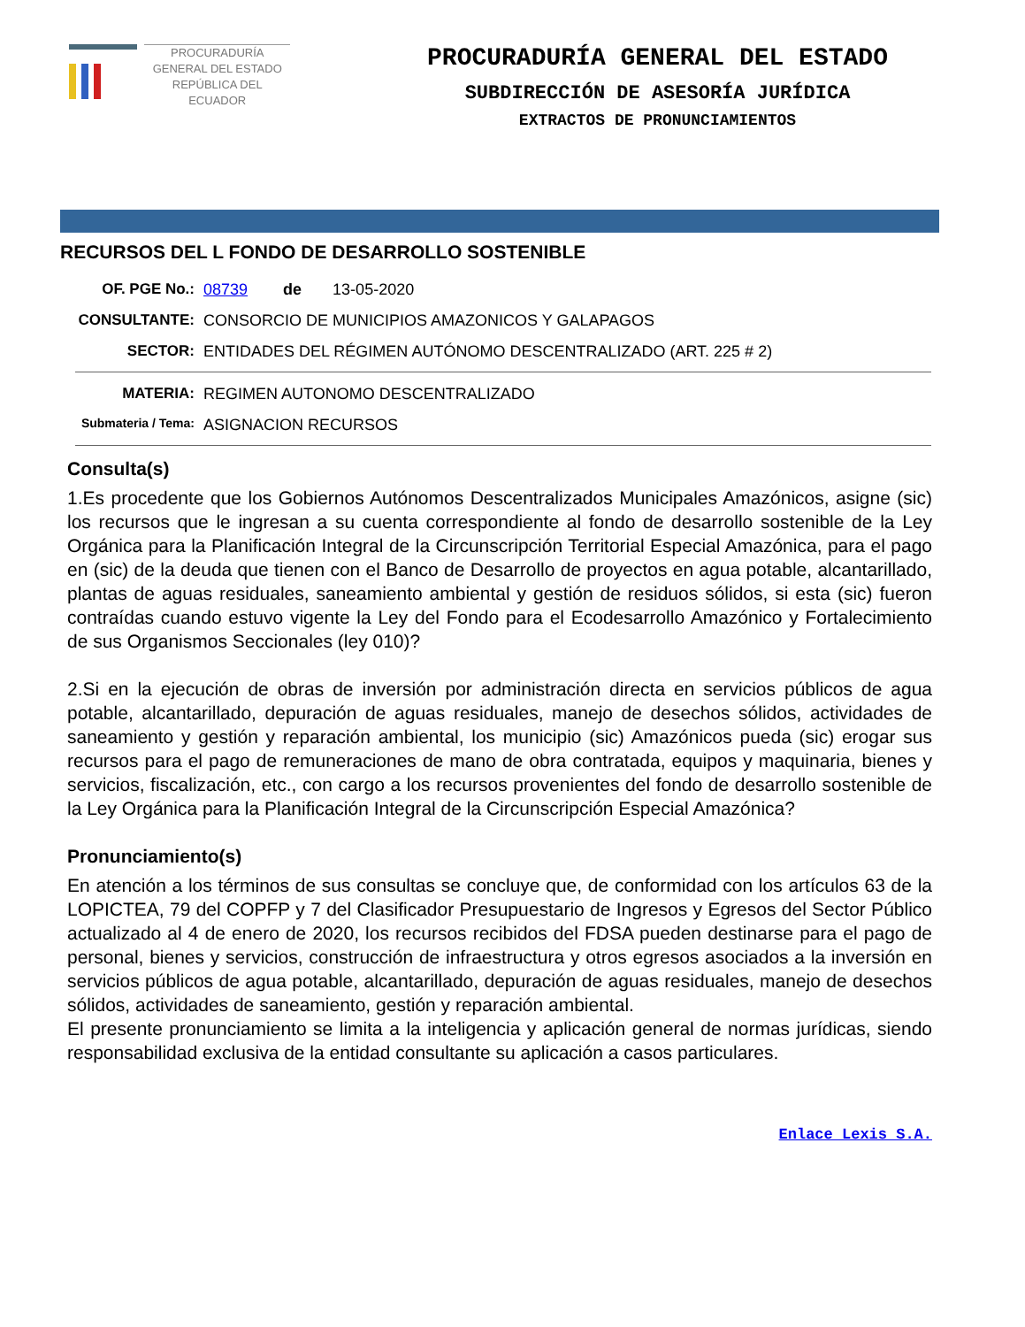PROCURADURÍA
GENERAL DEL ESTADO
REPÚBLICA DEL ECUADOR
PROCURADURÍA GENERAL DEL ESTADO
SUBDIRECCIÓN DE ASESORÍA JURÍDICA
EXTRACTOS DE PRONUNCIAMIENTOS
RECURSOS DEL L FONDO DE DESARROLLO SOSTENIBLE
OF. PGE No.: 08739 de 13-05-2020
CONSULTANTE: CONSORCIO DE MUNICIPIOS AMAZONICOS Y GALAPAGOS
SECTOR: ENTIDADES DEL RÉGIMEN AUTÓNOMO DESCENTRALIZADO (ART. 225 # 2)
MATERIA: REGIMEN AUTONOMO DESCENTRALIZADO
Submateria / Tema:
ASIGNACION RECURSOS
Consulta(s)
1.Es procedente que los Gobiernos Autónomos Descentralizados Municipales Amazónicos, asigne (sic) los recursos que le ingresan a su cuenta correspondiente al fondo de desarrollo sostenible de la Ley Orgánica para la Planificación Integral de la Circunscripción Territorial Especial Amazónica, para el pago en (sic) de la deuda que tienen con el Banco de Desarrollo de proyectos en agua potable, alcantarillado, plantas de aguas residuales, saneamiento ambiental y gestión de residuos sólidos, si esta (sic) fueron contraídas cuando estuvo vigente la Ley del Fondo para el Ecodesarrollo Amazónico y Fortalecimiento de sus Organismos Seccionales (ley 010)?
2.Si en la ejecución de obras de inversión por administración directa en servicios públicos de agua potable, alcantarillado, depuración de aguas residuales, manejo de desechos sólidos, actividades de saneamiento y gestión y reparación ambiental, los municipio (sic) Amazónicos pueda (sic) erogar sus recursos para el pago de remuneraciones de mano de obra contratada, equipos y maquinaria, bienes y servicios, fiscalización, etc., con cargo a los recursos provenientes del fondo de desarrollo sostenible de la Ley Orgánica para la Planificación Integral de la Circunscripción Especial Amazónica?
Pronunciamiento(s)
En atención a los términos de sus consultas se concluye que, de conformidad con los artículos 63 de la LOPICTEA, 79 del COPFP y 7 del Clasificador Presupuestario de Ingresos y Egresos del Sector Público actualizado al 4 de enero de 2020, los recursos recibidos del FDSA pueden destinarse para el pago de personal, bienes y servicios, construcción de infraestructura y otros egresos asociados a la inversión en servicios públicos de agua potable, alcantarillado, depuración de aguas residuales, manejo de desechos sólidos, actividades de saneamiento, gestión y reparación ambiental.
El presente pronunciamiento se limita a la inteligencia y aplicación general de normas jurídicas, siendo responsabilidad exclusiva de la entidad consultante su aplicación a casos particulares.
Enlace Lexis S.A.